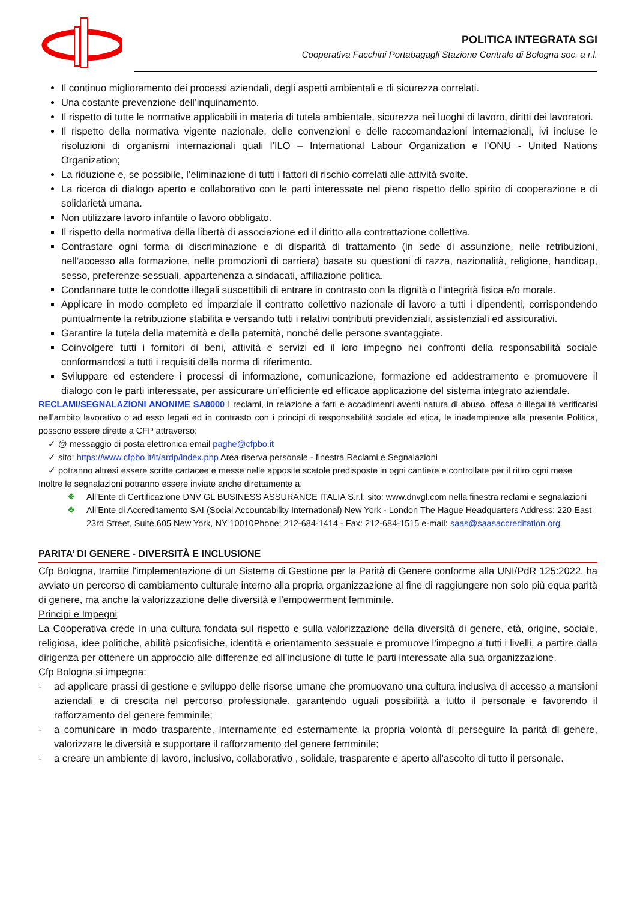POLITICA INTEGRATA SGI
Cooperativa Facchini Portabagagli Stazione Centrale di Bologna soc. a r.l.
Il continuo miglioramento dei processi aziendali, degli aspetti ambientali e di sicurezza correlati.
Una costante prevenzione dell’inquinamento.
Il rispetto di tutte le normative applicabili in materia di tutela ambientale, sicurezza nei luoghi di lavoro, diritti dei lavoratori.
Il rispetto della normativa vigente nazionale, delle convenzioni e delle raccomandazioni internazionali, ivi incluse le risoluzioni di organismi internazionali quali l’ILO – International Labour Organization e l’ONU - United Nations Organization;
La riduzione e, se possibile, l’eliminazione di tutti i fattori di rischio correlati alle attività svolte.
La ricerca di dialogo aperto e collaborativo con le parti interessate nel pieno rispetto dello spirito di cooperazione e di solidarietà umana.
Non utilizzare lavoro infantile o lavoro obbligato.
Il rispetto della normativa della libertà di associazione ed il diritto alla contrattazione collettiva.
Contrastare ogni forma di discriminazione e di disparità di trattamento (in sede di assunzione, nelle retribuzioni, nell’accesso alla formazione, nelle promozioni di carriera) basate su questioni di razza, nazionalità, religione, handicap, sesso, preferenze sessuali, appartenenza a sindacati, affiliazione politica.
Condannare tutte le condotte illegali suscettibili di entrare in contrasto con la dignità o l’integrità fisica e/o morale.
Applicare in modo completo ed imparziale il contratto collettivo nazionale di lavoro a tutti i dipendenti, corrispondendo puntualmente la retribuzione stabilita e versando tutti i relativi contributi previdenziali, assistenziali ed assicurativi.
Garantire la tutela della maternità e della paternità, nonché delle persone svantaggiate.
Coinvolgere tutti i fornitori di beni, attività e servizi ed il loro impegno nei confronti della responsabilità sociale conformandosi a tutti i requisiti della norma di riferimento.
Sviluppare ed estendere i processi di informazione, comunicazione, formazione ed addestramento e promuovere il dialogo con le parti interessate, per assicurare un’efficiente ed efficace applicazione del sistema integrato aziendale.
RECLAMI/SEGNALAZIONI ANONIME SA8000 I reclami, in relazione a fatti e accadimenti aventi natura di abuso, offesa o illegalità verificatisi nell’ambito lavorativo o ad esso legati ed in contrasto con i principi di responsabilità sociale ed etica, le inadempienze alla presente Politica, possono essere dirette a CFP attraverso:
✓ @ messaggio di posta elettronica email paghe@cfpbo.it
✓ sito: https://www.cfpbo.it/it/ardp/index.php Area riserva personale - finestra Reclami e Segnalazioni
✓ potranno altresì essere scritte cartacee e messe nelle apposite scatole predisposte in ogni cantiere e controllate per il ritiro ogni mese
Inoltre le segnalazioni potranno essere inviate anche direttamente a:
❖ All’Ente di Certificazione DNV GL BUSINESS ASSURANCE ITALIA S.r.l. sito: www.dnvgl.com nella finestra reclami e segnalazioni
❖ All’Ente di Accreditamento SAI (Social Accountability International) New York - London The Hague Headquarters Address: 220 East 23rd Street, Suite 605 New York, NY 10010Phone: 212-684-1414 - Fax: 212-684-1515 e-mail: saas@saasaccreditation.org
PARITA’ DI GENERE - DIVERSITÀ E INCLUSIONE
Cfp Bologna, tramite l'implementazione di un Sistema di Gestione per la Parità di Genere conforme alla UNI/PdR 125:2022, ha avviato un percorso di cambiamento culturale interno alla propria organizzazione al fine di raggiungere non solo più equa parità di genere, ma anche la valorizzazione delle diversità e l'empowerment femminile.
Principi e Impegni
La Cooperativa crede in una cultura fondata sul rispetto e sulla valorizzazione della diversità di genere, età, origine, sociale, religiosa, idee politiche, abilità psicofisiche, identità e orientamento sessuale e promuove l’impegno a tutti i livelli, a partire dalla dirigenza per ottenere un approccio alle differenze ed all’inclusione di tutte le parti interessate alla sua organizzazione.
Cfp Bologna si impegna:
- ad applicare prassi di gestione e sviluppo delle risorse umane che promuovano una cultura inclusiva di accesso a mansioni aziendali e di crescita nel percorso professionale, garantendo uguali possibilità a tutto il personale e favorendo il rafforzamento del genere femminile;
- a comunicare in modo trasparente, internamente ed esternamente la propria volontà di perseguire la parità di genere, valorizzare le diversità e supportare il rafforzamento del genere femminile;
- a creare un ambiente di lavoro, inclusivo, collaborativo , solidale, trasparente e aperto all'ascolto di tutto il personale.